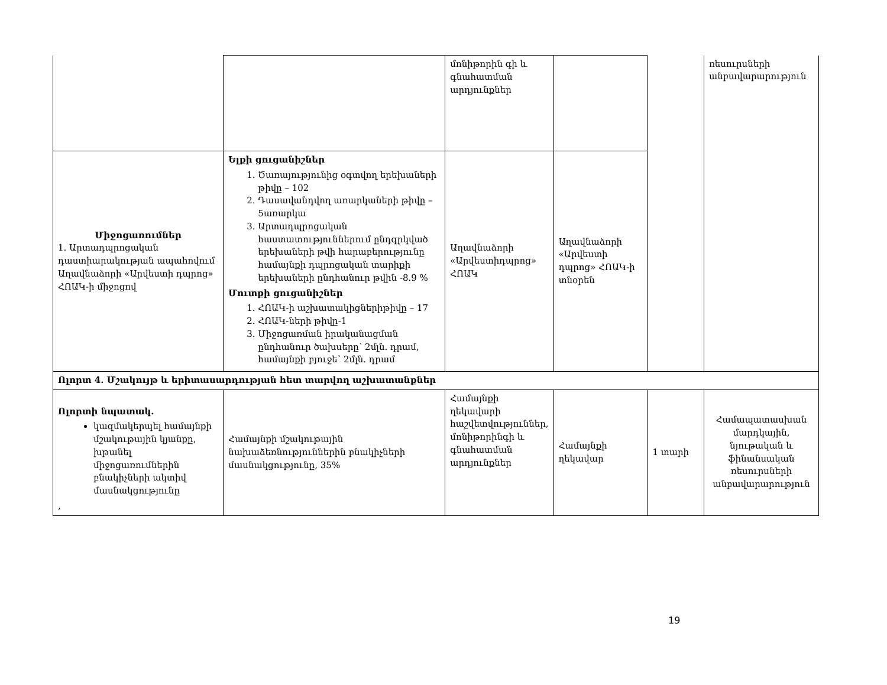| | | մոնիթորին գի և գնահատման արդյունքներ | | | ռեսուրսների անբավարարություն |
| Միջոցառումներ 1. Արտադպրոցական դաստիարակության ապահովում Աղավնաձորի «Արվեստի դպրոց» ՀՈԱԿ-ի միջոցով | Ելքի ցուցանիշներ 1. Ծառայությունից օգտվող երեխաների թիվը – 102 2. Դասավանդվող առարկաների թիվը – 5առարկա 3. Արտադպրոցական հաստատություններում ընդգրկված երեխաների թվի հարաբերությունը համայնքի դպրոցական տարիքի երեխաների ընդհանուր թվին -8.9 % Մուտքի ցուցանիշներ 1. ՀՈԱԿ-ի աշխատակիցներիթիվը – 17 2. ՀՈԱԿ-ների թիվը-1 3. Միջոցառման իրականացման ընդհանուր ծախսերը՝ 2մլն. դրամ, համայնքի բյուջե՝ 2մլն. դրամ | Աղավնաձորի «Արվեստիդպրոց» ՀՈԱԿ | Աղավնաձորի «Արվեստի դպրոց» ՀՈԱԿ-ի տնօրեն | | |
| Ոլորտ 4. Մշակույթ և երիտասարդության հետ տարվող աշխատանքներ | | | | | |
| Ոլորտի նպատակ. կազմակերպել համայնքի մշակութային կյանքը, խթանել միջոցառումներին բնակիչների ակտիվ մասնակցությունը , | Համայնքի մշակութային նախաձեռնություններին բնակիչների մասնակցությունը, 35% | Համայնքի ղեկավարի հաշվետվություններ, մոնիթորինգի և գնահատման արդյունքներ | Համայնքի ղեկավար | 1 տարի | Համապատասխան մարդկային, նյութական և ֆինանսական ռեսուրսների անբավարարություն |
19